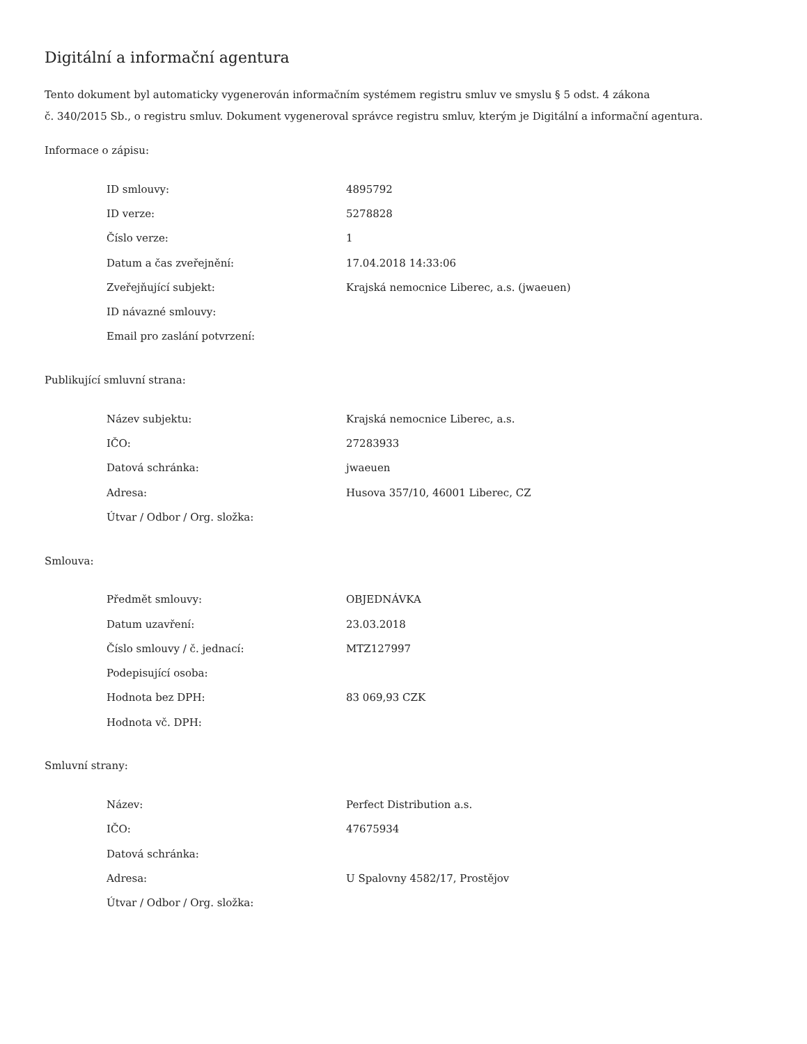Digitální a informační agentura
Tento dokument byl automaticky vygenerován informačním systémem registru smluv ve smyslu § 5 odst. 4 zákona
č. 340/2015 Sb., o registru smluv. Dokument vygeneroval správce registru smluv, kterým je Digitální a informační agentura.
Informace o zápisu:
| ID smlouvy: | 4895792 |
| ID verze: | 5278828 |
| Číslo verze: | 1 |
| Datum a čas zveřejnění: | 17.04.2018 14:33:06 |
| Zveřejňující subjekt: | Krajská nemocnice Liberec, a.s. (jwaeuen) |
| ID návazné smlouvy: | |
| Email pro zaslání potvrzení: | |
Publikující smluvní strana:
| Název subjektu: | Krajská nemocnice Liberec, a.s. |
| IČO: | 27283933 |
| Datová schránka: | jwaeuen |
| Adresa: | Husova 357/10, 46001 Liberec, CZ |
| Útvar / Odbor / Org. složka: | |
Smlouva:
| Předmět smlouvy: | OBJEDNÁVKA |
| Datum uzavření: | 23.03.2018 |
| Číslo smlouvy / č. jednací: | MTZ127997 |
| Podepisující osoba: | |
| Hodnota bez DPH: | 83 069,93 CZK |
| Hodnota vč. DPH: | |
Smluvní strany:
| Název: | Perfect Distribution a.s. |
| IČO: | 47675934 |
| Datová schránka: | |
| Adresa: | U Spalovny 4582/17, Prostějov |
| Útvar / Odbor / Org. složka: | |